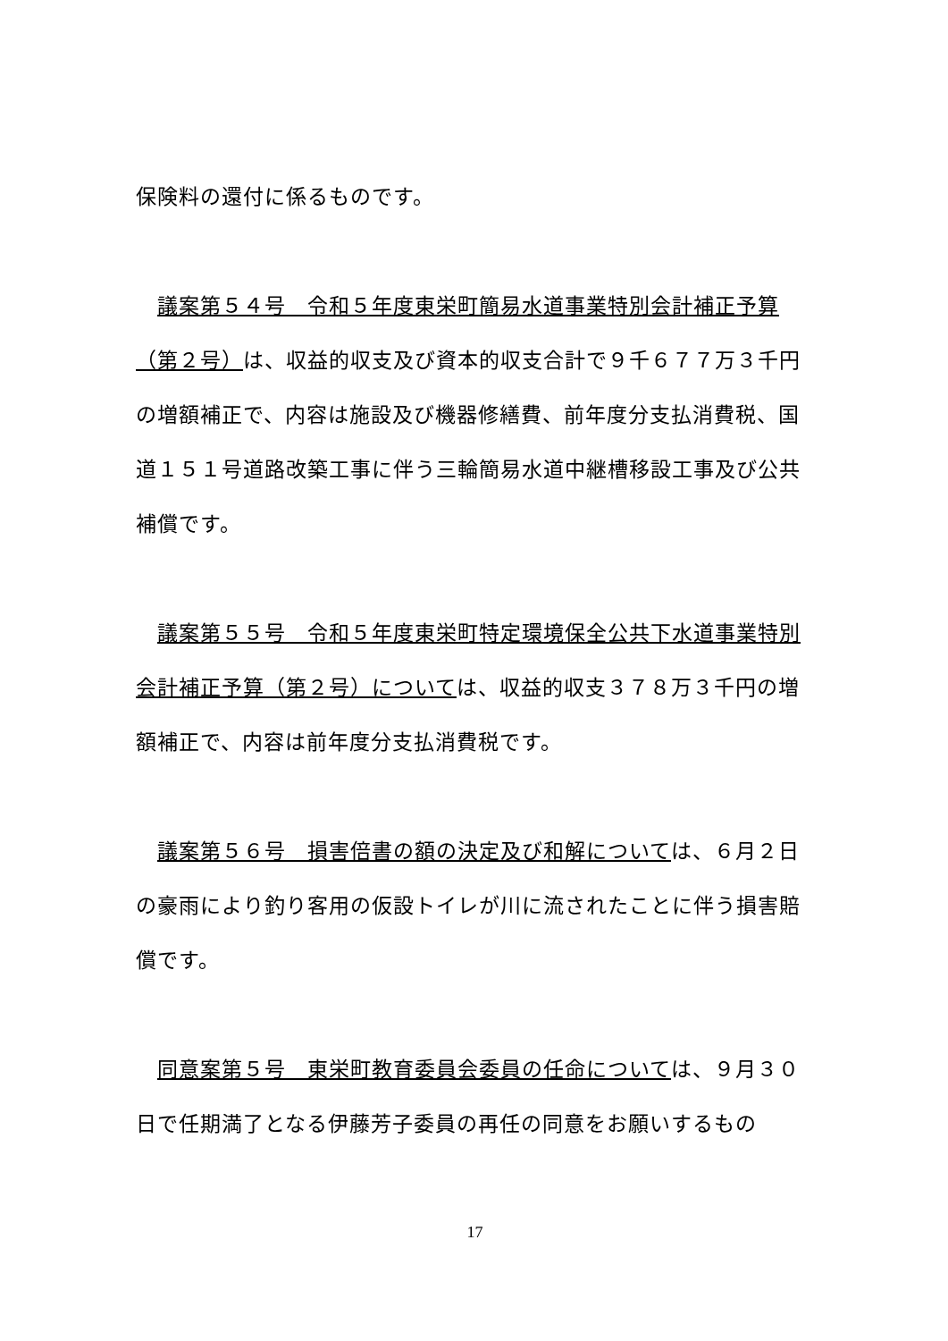保険料の還付に係るものです。
　議案第５４号　令和５年度東栄町簡易水道事業特別会計補正予算（第２号）は、収益的収支及び資本的収支合計で９千６７７万３千円の増額補正で、内容は施設及び機器修繕費、前年度分支払消費税、国道１５１号道路改築工事に伴う三輪簡易水道中継槽移設工事及び公共補償です。
　議案第５５号　令和５年度東栄町特定環境保全公共下水道事業特別会計補正予算（第２号）については、収益的収支３７８万３千円の増額補正で、内容は前年度分支払消費税です。
　議案第５６号　損害倍書の額の決定及び和解については、６月２日の豪雨により釣り客用の仮設トイレが川に流されたことに伴う損害賠償です。
　同意案第５号　東栄町教育委員会委員の任命については、９月３０日で任期満了となる伊藤芳子委員の再任の同意をお願いするもの
17